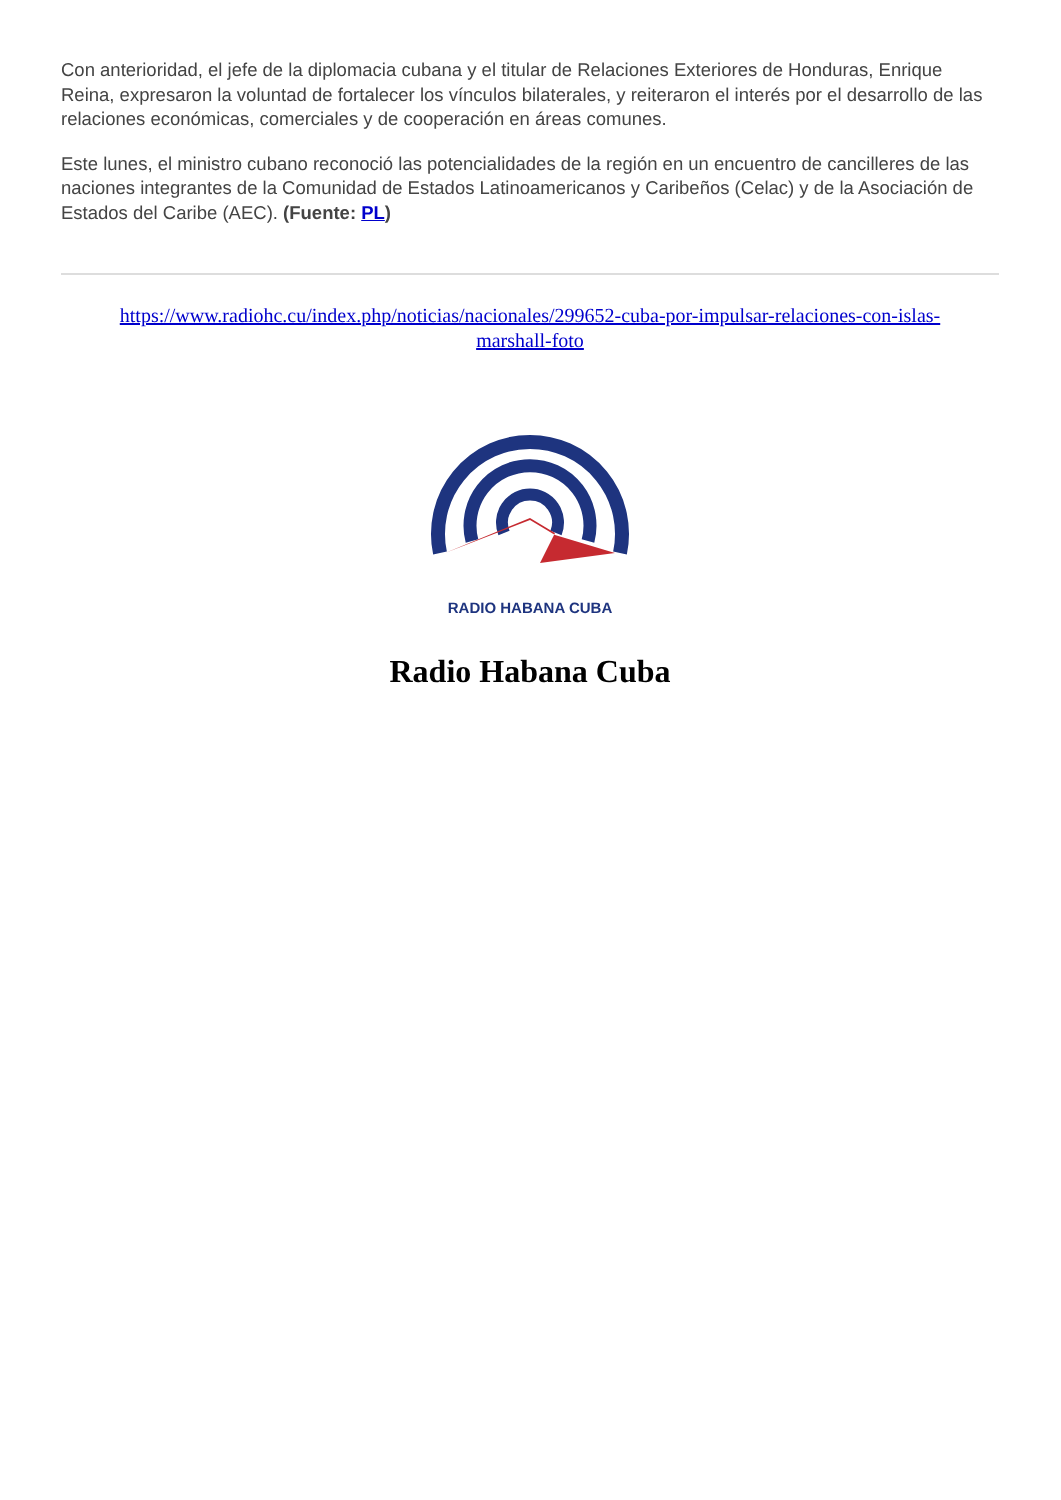Con anterioridad, el jefe de la diplomacia cubana y el titular de Relaciones Exteriores de Honduras, Enrique Reina, expresaron la voluntad de fortalecer los vínculos bilaterales, y reiteraron el interés por el desarrollo de las relaciones económicas, comerciales y de cooperación en áreas comunes.
Este lunes, el ministro cubano reconoció las potencialidades de la región en un encuentro de cancilleres de las naciones integrantes de la Comunidad de Estados Latinoamericanos y Caribeños (Celac) y de la Asociación de Estados del Caribe (AEC). (Fuente: PL)
https://www.radiohc.cu/index.php/noticias/nacionales/299652-cuba-por-impulsar-relaciones-con-islas-marshall-foto
RADIO HABANA CUBA
Radio Habana Cuba